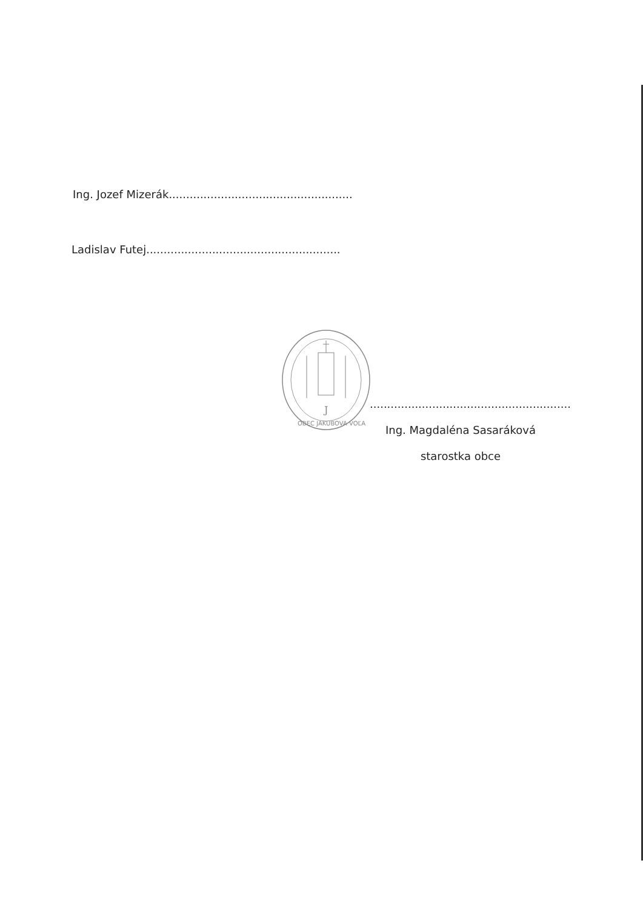Ing. Jozef Mizerák.....................................................
Ladislav Futej........................................................
J
OBEC JAKUBOVA VOĽA
..........................................................
Ing. Magdaléna Sasaráková
starostka obce